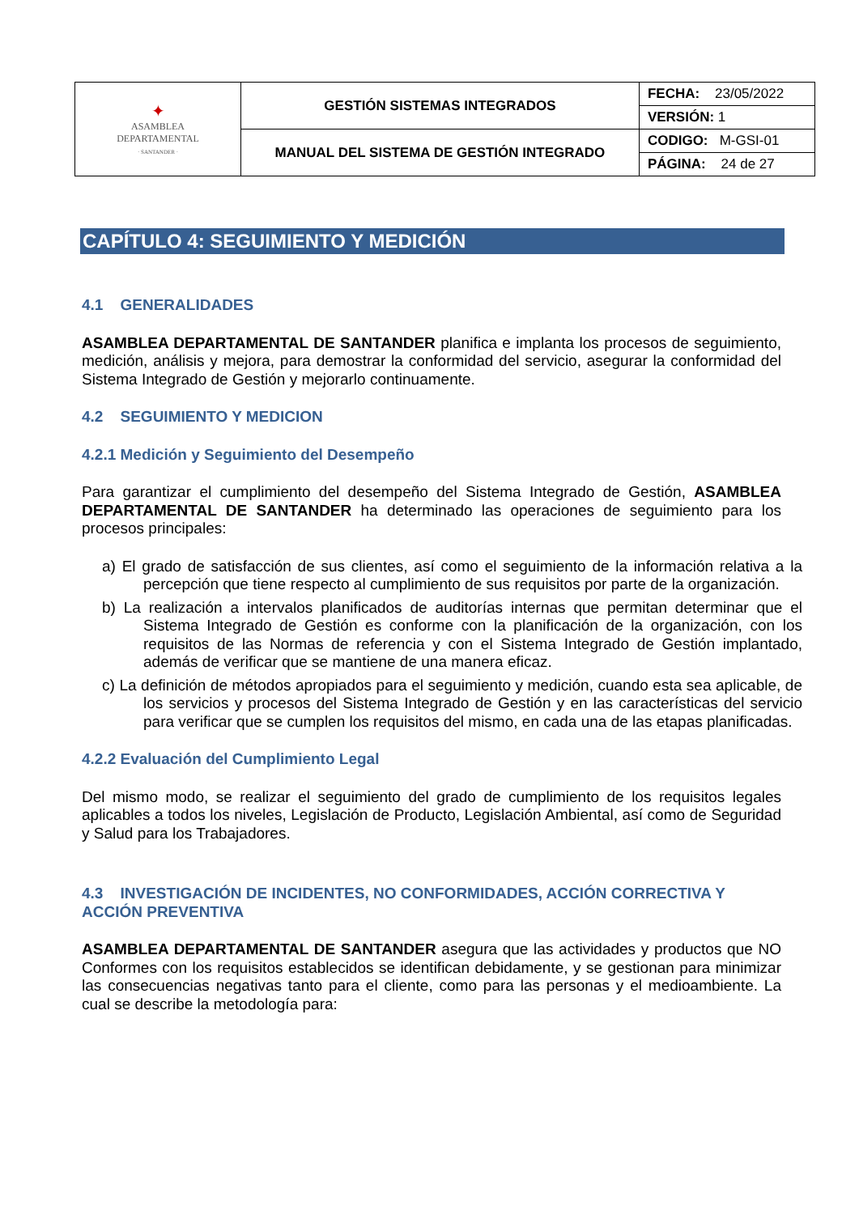| ✦ ASAMBLEA DEPARTAMENTAL · SANTANDER · | GESTIÓN SISTEMAS INTEGRADOS | FECHA: 23/05/2022 |
| | | VERSIÓN: 1 |
| | MANUAL DEL SISTEMA DE GESTIÓN INTEGRADO | CODIGO: M-GSI-01 |
| | | PÁGINA: 24 de 27 |
CAPÍTULO 4: SEGUIMIENTO Y MEDICIÓN
4.1 GENERALIDADES
ASAMBLEA DEPARTAMENTAL DE SANTANDER planifica e implanta los procesos de seguimiento, medición, análisis y mejora, para demostrar la conformidad del servicio, asegurar la conformidad del Sistema Integrado de Gestión y mejorarlo continuamente.
4.2 SEGUIMIENTO Y MEDICION
4.2.1 Medición y Seguimiento del Desempeño
Para garantizar el cumplimiento del desempeño del Sistema Integrado de Gestión, ASAMBLEA DEPARTAMENTAL DE SANTANDER ha determinado las operaciones de seguimiento para los procesos principales:
a) El grado de satisfacción de sus clientes, así como el seguimiento de la información relativa a la percepción que tiene respecto al cumplimiento de sus requisitos por parte de la organización.
b) La realización a intervalos planificados de auditorías internas que permitan determinar que el Sistema Integrado de Gestión es conforme con la planificación de la organización, con los requisitos de las Normas de referencia y con el Sistema Integrado de Gestión implantado, además de verificar que se mantiene de una manera eficaz.
c) La definición de métodos apropiados para el seguimiento y medición, cuando esta sea aplicable, de los servicios y procesos del Sistema Integrado de Gestión y en las características del servicio para verificar que se cumplen los requisitos del mismo, en cada una de las etapas planificadas.
4.2.2 Evaluación del Cumplimiento Legal
Del mismo modo, se realizar el seguimiento del grado de cumplimiento de los requisitos legales aplicables a todos los niveles, Legislación de Producto, Legislación Ambiental, así como de Seguridad y Salud para los Trabajadores.
4.3 INVESTIGACIÓN DE INCIDENTES, NO CONFORMIDADES, ACCIÓN CORRECTIVA Y ACCIÓN PREVENTIVA
ASAMBLEA DEPARTAMENTAL DE SANTANDER asegura que las actividades y productos que NO Conformes con los requisitos establecidos se identifican debidamente, y se gestionan para minimizar las consecuencias negativas tanto para el cliente, como para las personas y el medioambiente. La cual se describe la metodología para: